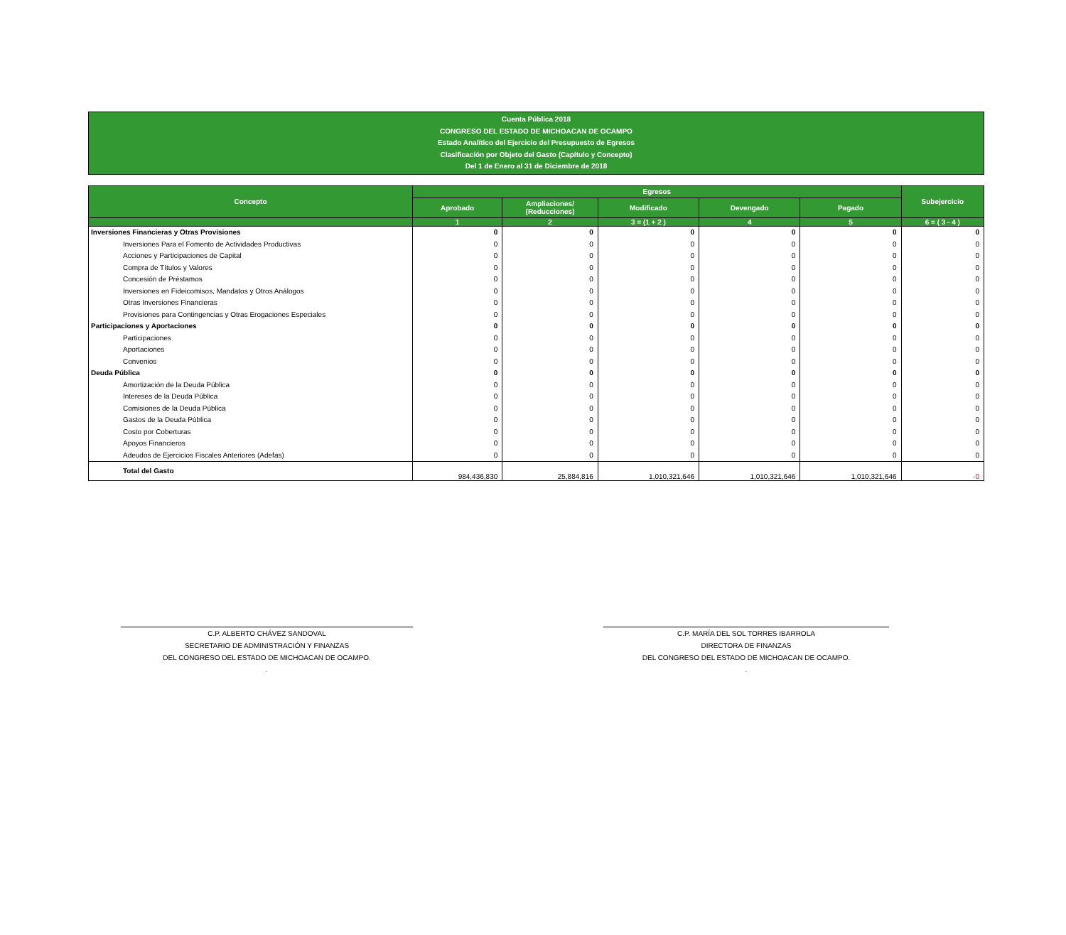Cuenta Pública 2018
CONGRESO DEL ESTADO DE MICHOACAN DE OCAMPO
Estado Analítico del Ejercicio del Presupuesto de Egresos
Clasificación por Objeto del Gasto (Capítulo y Concepto)
Del 1 de Enero al 31 de Diciembre de 2018
| Concepto | Egresos | | | | | Subejercicio |
| --- | --- | --- | --- | --- | --- | --- |
| | Aprobado | Ampliaciones/ (Reducciones) | Modificado | Devengado | Pagado | |
| | 1 | 2 | 3 = (1 + 2 ) | 4 | 5 | 6 = ( 3 - 4 ) |
| Inversiones Financieras y Otras Provisiones | 0 | 0 | 0 | 0 | 0 | 0 |
| Inversiones Para el Fomento de Actividades Productivas | 0 | 0 | 0 | 0 | 0 | 0 |
| Acciones y Participaciones de Capital | 0 | 0 | 0 | 0 | 0 | 0 |
| Compra de Títulos y Valores | 0 | 0 | 0 | 0 | 0 | 0 |
| Concesión de Préstamos | 0 | 0 | 0 | 0 | 0 | 0 |
| Inversiones en Fideicomisos, Mandatos y Otros Análogos | 0 | 0 | 0 | 0 | 0 | 0 |
| Otras Inversiones Financieras | 0 | 0 | 0 | 0 | 0 | 0 |
| Provisiones para Contingencias y Otras Erogaciones Especiales | 0 | 0 | 0 | 0 | 0 | 0 |
| Participaciones y Aportaciones | 0 | 0 | 0 | 0 | 0 | 0 |
| Participaciones | 0 | 0 | 0 | 0 | 0 | 0 |
| Aportaciones | 0 | 0 | 0 | 0 | 0 | 0 |
| Convenios | 0 | 0 | 0 | 0 | 0 | 0 |
| Deuda Pública | 0 | 0 | 0 | 0 | 0 | 0 |
| Amortización de la Deuda Pública | 0 | 0 | 0 | 0 | 0 | 0 |
| Intereses de la Deuda Pública | 0 | 0 | 0 | 0 | 0 | 0 |
| Comisiones de la Deuda Pública | 0 | 0 | 0 | 0 | 0 | 0 |
| Gastos de la Deuda Pública | 0 | 0 | 0 | 0 | 0 | 0 |
| Costo por Coberturas | 0 | 0 | 0 | 0 | 0 | 0 |
| Apoyos Financieros | 0 | 0 | 0 | 0 | 0 | 0 |
| Adeudos de Ejercicios Fiscales Anteriores (Adefas) | 0 | 0 | 0 | 0 | 0 | 0 |
| Total del Gasto | 984,436,830 | 25,884,816 | 1,010,321,646 | 1,010,321,646 | 1,010,321,646 | -0 |
C.P. ALBERTO CHÁVEZ SANDOVAL
SECRETARIO DE ADMINISTRACIÓN Y FINANZAS
DEL CONGRESO DEL ESTADO DE MICHOACAN DE OCAMPO.
.
C.P. MARÍA DEL SOL TORRES IBARROLA
DIRECTORA DE FINANZAS
DEL CONGRESO DEL ESTADO DE MICHOACAN DE OCAMPO.
.